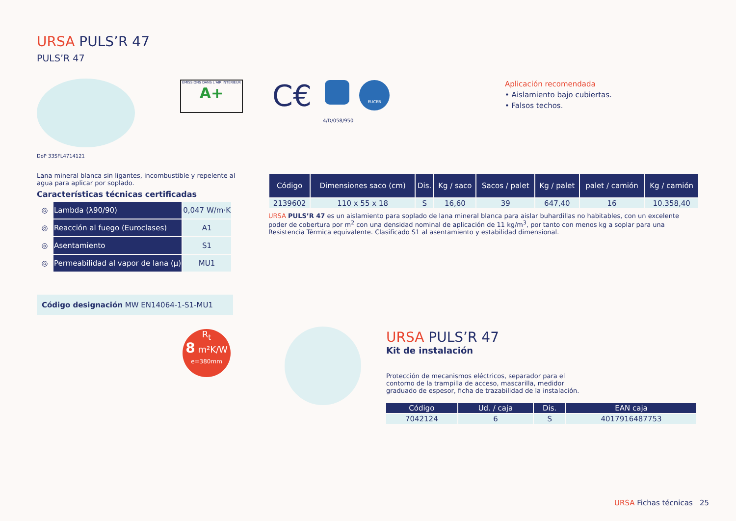URSA PULS’R 47
PULS’R 47
ÉMISSIONS DANS L'AIR INTÉRIEUR
A+
C€ EUCEB
4/D/058/950
DoP 33SFL4714121
Aplicación recomendada
• Aislamiento bajo cubiertas.
• Falsos techos.
Lana mineral blanca sin ligantes, incombustible y repelente al agua para aplicar por soplado.
Características técnicas certificadas
| ◎ | Lambda (λ90/90) | 0,047 W/m·K |
| ◎ | Reacción al fuego (Euroclases) | A1 |
| ◎ | Asentamiento | S1 |
| ◎ | Permeabilidad al vapor de lana (μ) | MU1 |
Código designación MW EN14064-1-S1-MU1
R<sub>t</sub>
8 m²K/W
e=380mm
| Código | Dimensiones saco (cm) | Dis. | Kg / saco | Sacos / palet | Kg / palet | palet / camión | Kg / camión |
| --- | --- | --- | --- | --- | --- | --- | --- |
| 2139602 | 110 x 55 x 18 | S | 16,60 | 39 | 647,40 | 16 | 10.358,40 |
URSA PULS’R 47 es un aislamiento para soplado de lana mineral blanca para aislar buhardillas no habitables, con un excelente poder de cobertura por m<sup>2</sup> con una densidad nominal de aplicación de 11 kg/m<sup>3</sup>, por tanto con menos kg a soplar para una Resistencia Térmica equivalente. Clasificado S1 al asentamiento y estabilidad dimensional.
URSA PULS’R 47
Kit de instalación
Protección de mecanismos eléctricos, separador para el contorno de la trampilla de acceso, mascarilla, medidor graduado de espesor, ficha de trazabilidad de la instalación.
| Código | Ud. / caja | Dis. | EAN caja |
| --- | --- | --- | --- |
| 7042124 | 6 | S | 4017916487753 |
URSA Fichas técnicas 25